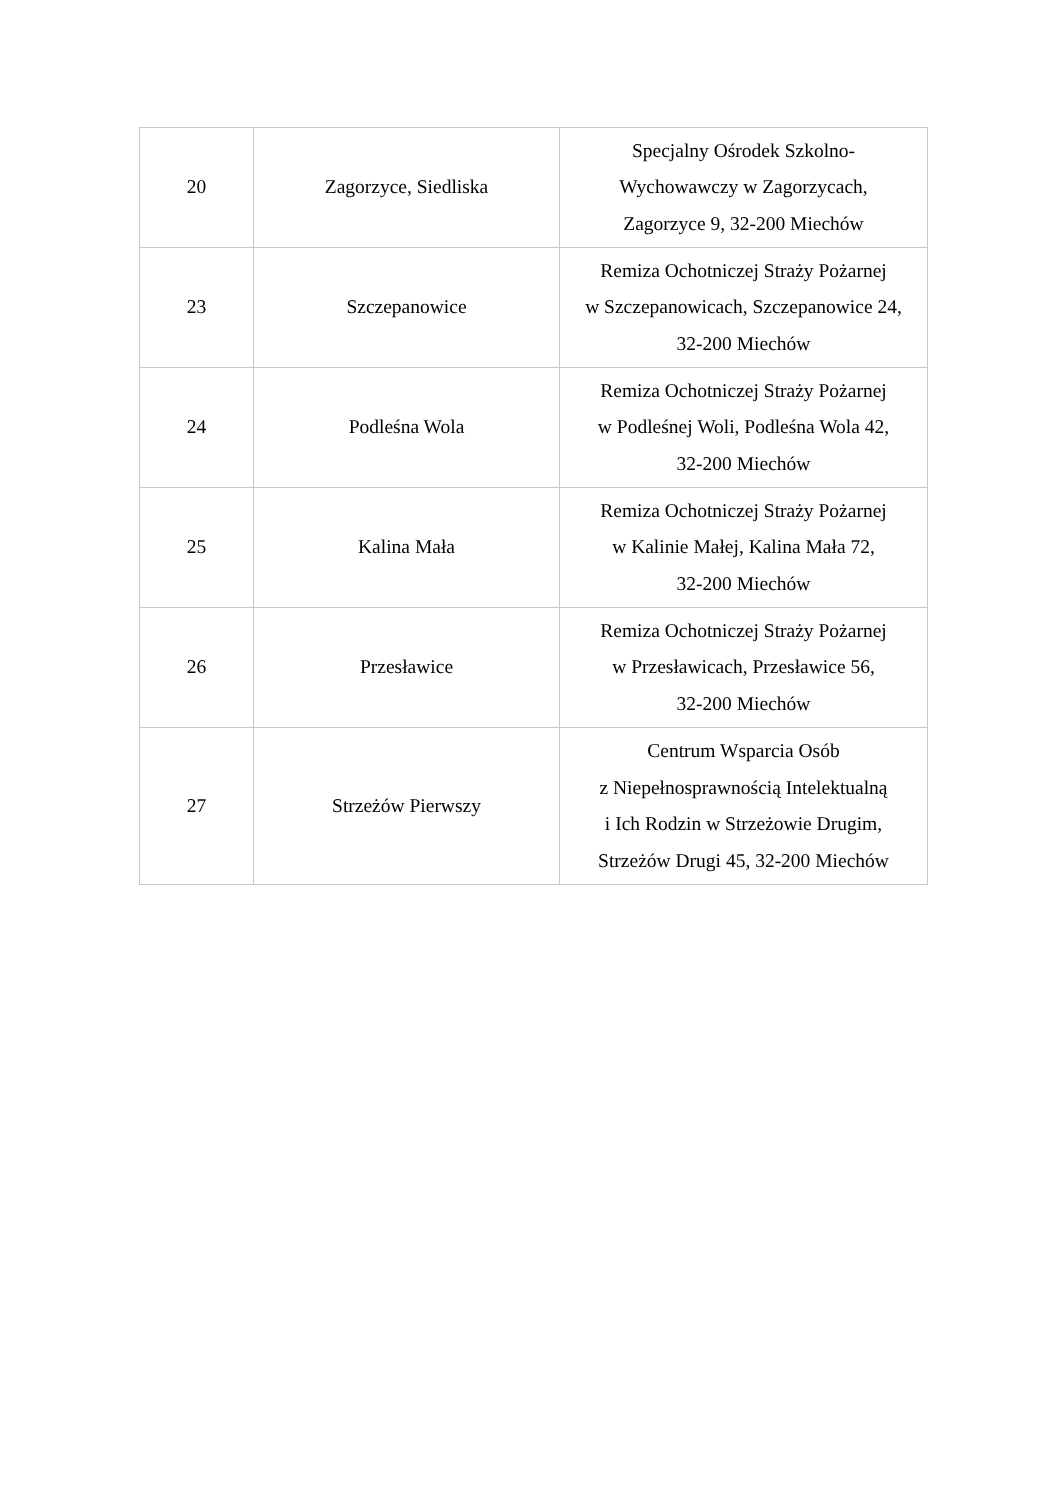| 20 | Zagorzyce, Siedliska | Specjalny Ośrodek Szkolno- Wychowawczy w Zagorzycach, Zagorzyce 9, 32-200 Miechów |
| 23 | Szczepanowice | Remiza Ochotniczej Straży Pożarnej w Szczepanowicach, Szczepanowice 24, 32-200 Miechów |
| 24 | Podleśna Wola | Remiza Ochotniczej Straży Pożarnej w Podleśnej Woli, Podleśna Wola 42, 32-200 Miechów |
| 25 | Kalina Mała | Remiza Ochotniczej Straży Pożarnej w Kalinie Małej, Kalina Mała 72, 32-200 Miechów |
| 26 | Przesławice | Remiza Ochotniczej Straży Pożarnej w Przesławicach, Przesławice 56, 32-200 Miechów |
| 27 | Strzeżów Pierwszy | Centrum Wsparcia Osób z Niepełnosprawnością Intelektualną i Ich Rodzin w Strzeżowie Drugim, Strzeżów Drugi 45, 32-200 Miechów |